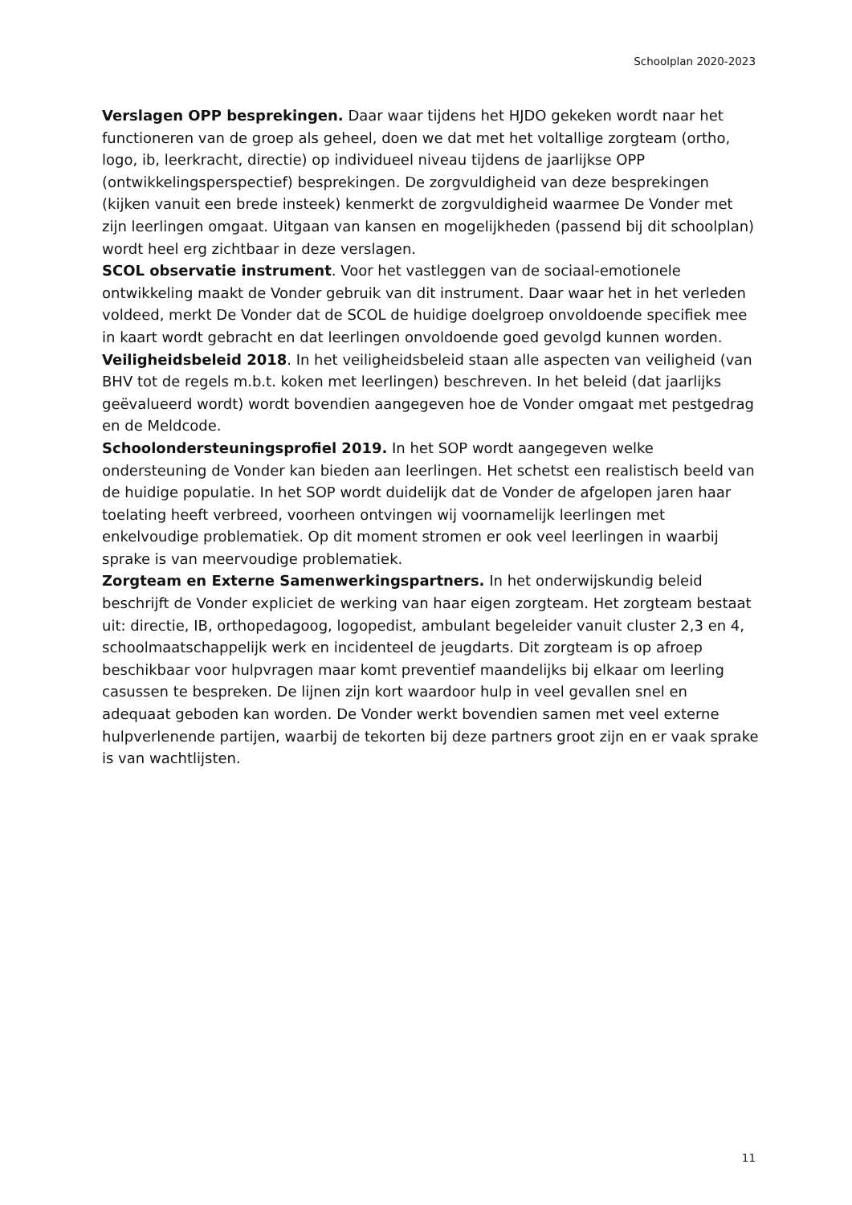Schoolplan 2020-2023
Verslagen OPP besprekingen. Daar waar tijdens het HJDO gekeken wordt naar het functioneren van de groep als geheel, doen we dat met het voltallige zorgteam (ortho, logo, ib, leerkracht, directie) op individueel niveau tijdens de jaarlijkse OPP (ontwikkelingsperspectief) besprekingen. De zorgvuldigheid van deze besprekingen (kijken vanuit een brede insteek) kenmerkt de zorgvuldigheid waarmee De Vonder met zijn leerlingen omgaat. Uitgaan van kansen en mogelijkheden (passend bij dit schoolplan) wordt heel erg zichtbaar in deze verslagen.
SCOL observatie instrument. Voor het vastleggen van de sociaal-emotionele ontwikkeling maakt de Vonder gebruik van dit instrument. Daar waar het in het verleden voldeed, merkt De Vonder dat de SCOL de huidige doelgroep onvoldoende specifiek mee in kaart wordt gebracht en dat leerlingen onvoldoende goed gevolgd kunnen worden.
Veiligheidsbeleid 2018. In het veiligheidsbeleid staan alle aspecten van veiligheid (van BHV tot de regels m.b.t. koken met leerlingen) beschreven. In het beleid (dat jaarlijks geëvalueerd wordt) wordt bovendien aangegeven hoe de Vonder omgaat met pestgedrag en de Meldcode.
Schoolondersteuningsprofiel 2019. In het SOP wordt aangegeven welke ondersteuning de Vonder kan bieden aan leerlingen. Het schetst een realistisch beeld van de huidige populatie. In het SOP wordt duidelijk dat de Vonder de afgelopen jaren haar toelating heeft verbreed, voorheen ontvingen wij voornamelijk leerlingen met enkelvoudige problematiek. Op dit moment stromen er ook veel leerlingen in waarbij sprake is van meervoudige problematiek.
Zorgteam en Externe Samenwerkingspartners. In het onderwijskundig beleid beschrijft de Vonder expliciet de werking van haar eigen zorgteam. Het zorgteam bestaat uit: directie, IB, orthopedagoog, logopedist, ambulant begeleider vanuit cluster 2,3 en 4, schoolmaatschappelijk werk en incidenteel de jeugdarts. Dit zorgteam is op afroep beschikbaar voor hulpvragen maar komt preventief maandelijks bij elkaar om leerling casussen te bespreken. De lijnen zijn kort waardoor hulp in veel gevallen snel en adequaat geboden kan worden. De Vonder werkt bovendien samen met veel externe hulpverlenende partijen, waarbij de tekorten bij deze partners groot zijn en er vaak sprake is van wachtlijsten.
11